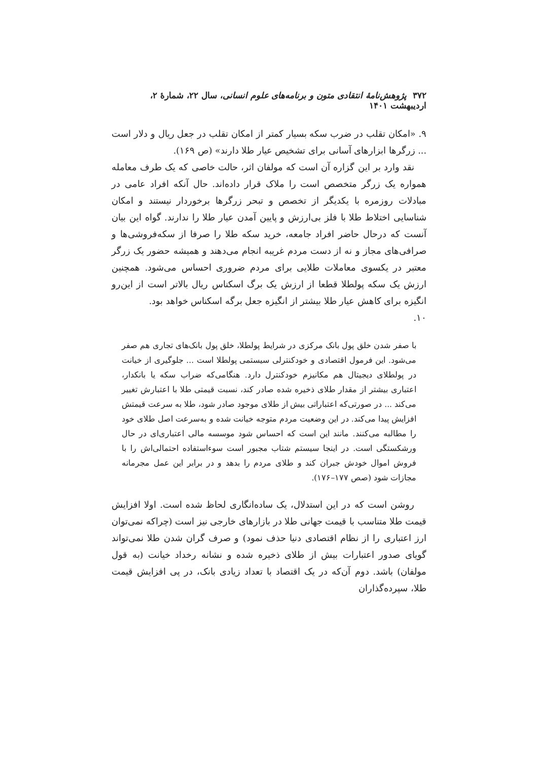۳۷۲ پژوهش‌نامهٔ انتقادی متون و برنامه‌های علوم انسانی، سال ۲۲، شمارهٔ ۲، اردیبهشت ۱۴۰۱
۹. «امکان تقلب در ضرب سکه بسیار کمتر از امکان تقلب در جعل ریال و دلار است ... زرگرها ابزارهای آسانی برای تشخیص عیار طلا دارند» (ص ۱۶۹).
نقد وارد بر این گزاره آن است که مولفان اثر، حالت خاصی که یک طرف معامله همواره یک زرگر متخصص است را ملاک قرار داده‌اند. حال آنکه افراد عامی در مبادلات روزمره با یکدیگر از تخصص و تبحر زرگرها برخوردار نیستند و امکان شناسایی اختلاط طلا با فلز بی‌ارزش و پایین آمدن عیار طلا را ندارند. گواه این بیان آنست که درحال حاضر افراد جامعه، خرید سکه طلا را صرفا از سکه‌فروشی‌ها و صرافی‌های مجاز و نه از دست مردم غریبه انجام می‌دهند و همیشه حضور یک زرگر معتبر در یکسوی معاملات طلایی برای مردم ضروری احساس می‌شود. همچنین ارزش یک سکه پولطلا قطعا از ارزش یک برگ اسکناس ریال بالاتر است از این‌رو انگیزه برای کاهش عیار طلا بیشتر از انگیزه جعل برگه اسکناس خواهد بود.
۱۰.
با صفر شدن خلق پول بانک مرکزی در شرایط پولطلا، خلق پول بانک‌های تجاری هم صفر می‌شود. این فرمول اقتصادی و خودکنترلی سیستمی پولطلا است ... جلوگیری از خیانت در پولطلای دیجیتال هم مکانیزم خودکنترل دارد. هنگامی‌که ضراب سکه یا بانکدار، اعتباری بیشتر از مقدار طلای ذخیره شده صادر کند، نسبت قیمتی طلا با اعتبارش تغییر می‌کند ... در صورتی‌که اعتباراتی بیش از طلای موجود صادر شود، طلا به سرعت قیمتش افزایش پیدا می‌کند. در این وضعیت مردم متوجه خیانت شده و به‌سرعت اصل طلای خود را مطالبه می‌کنند. مانند این است که احساس شود موسسه مالی اعتباری‌ای در حال ورشکستگی است. در اینجا سیستم شتاب مجبور است سوءاستفاده احتمالی‌اش را با فروش اموال خودش جبران کند و طلای مردم را بدهد و در برابر این عمل مجرمانه مجازات شود (صص ۱۷۷–۱۷۶).
روشن است که در این استدلال، یک ساده‌انگاری لحاظ شده است. اولا افزایش قیمت طلا متناسب با قیمت جهانی طلا در بازارهای خارجی نیز است (چراکه نمی‌توان ارز اعتباری را از نظام اقتصادی دنیا حذف نمود) و صرف گران شدن طلا نمی‌تواند گویای صدور اعتبارات بیش از طلای ذخیره شده و نشانه رخداد خیانت (به قول مولفان) باشد. دوم آن‌که در یک اقتصاد با تعداد زیادی بانک، در پی افزایش قیمت طلا، سپرده‌گذاران